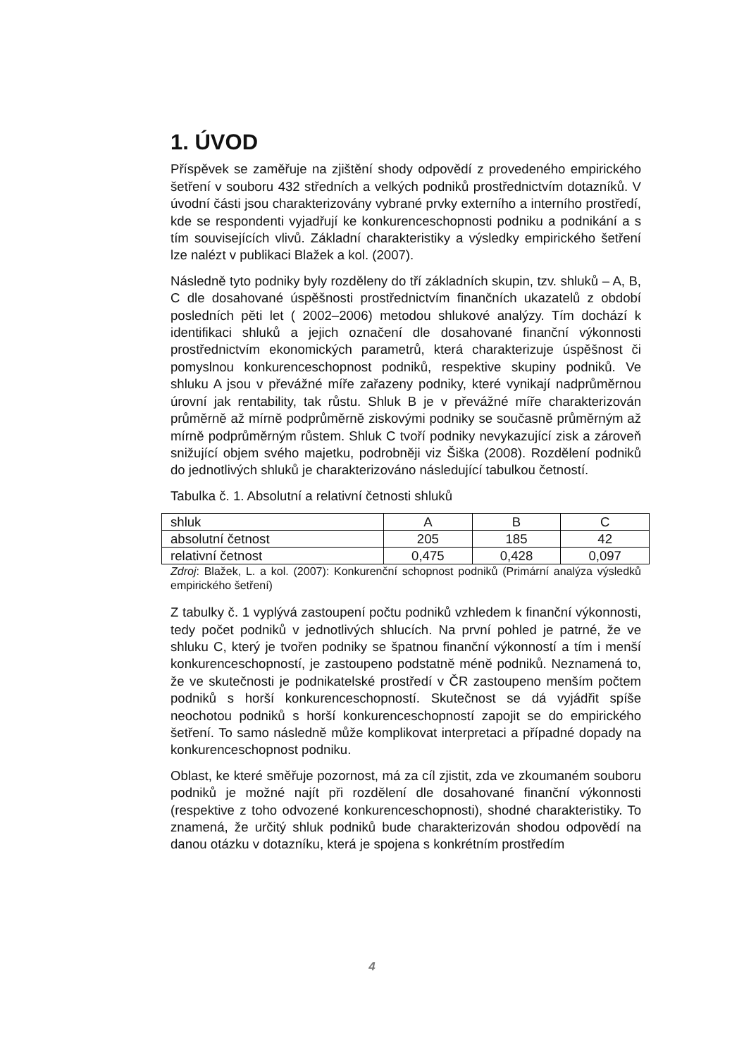1. ÚVOD
Příspěvek se zaměřuje na zjištění shody odpovědí z provedeného empirického šetření v souboru 432 středních a velkých podniků prostřednictvím dotazníků. V úvodní části jsou charakterizovány vybrané prvky externího a interního prostředí, kde se respondenti vyjadřují ke konkurenceschopnosti podniku a podnikání a s tím souvisejících vlivů. Základní charakteristiky a výsledky empirického šetření lze nalézt v publikaci Blažek a kol. (2007).
Následně tyto podniky byly rozděleny do tří základních skupin, tzv. shluků – A, B, C dle dosahované úspěšnosti prostřednictvím finančních ukazatelů z období posledních pěti let ( 2002–2006) metodou shlukové analýzy. Tím dochází k identifikaci shluků a jejich označení dle dosahované finanční výkonnosti prostřednictvím ekonomických parametrů, která charakterizuje úspěšnost či pomyslnou konkurenceschopnost podniků, respektive skupiny podniků. Ve shluku A jsou v převážné míře zařazeny podniky, které vynikají nadprůměrnou úrovní jak rentability, tak růstu. Shluk B je v převážné míře charakterizován průměrně až mírně podprůměrně ziskovými podniky se současně průměrným až mírně podprůměrným růstem. Shluk C tvoří podniky nevykazující zisk a zároveň snižující objem svého majetku, podrobněji viz Šiška (2008). Rozdělení podniků do jednotlivých shluků je charakterizováno následující tabulkou četností.
Tabulka č. 1. Absolutní a relativní četnosti shluků
| shluk | A | B | C |
| absolutní četnost | 205 | 185 | 42 |
| relativní četnost | 0,475 | 0,428 | 0,097 |
Zdroj: Blažek, L. a kol. (2007): Konkurenční schopnost podniků (Primární analýza výsledků empirického šetření)
Z tabulky č. 1 vyplývá zastoupení počtu podniků vzhledem k finanční výkonnosti, tedy počet podniků v jednotlivých shlucích. Na první pohled je patrné, že ve shluku C, který je tvořen podniky se špatnou finanční výkonností a tím i menší konkurenceschopností, je zastoupeno podstatně méně podniků. Neznamená to, že ve skutečnosti je podnikatelské prostředí v ČR zastoupeno menším počtem podniků s horší konkurenceschopností. Skutečnost se dá vyjádřit spíše neochotou podniků s horší konkurenceschopností zapojit se do empirického šetření. To samo následně může komplikovat interpretaci a případné dopady na konkurenceschopnost podniku.
Oblast, ke které směřuje pozornost, má za cíl zjistit, zda ve zkoumaném souboru podniků je možné najít při rozdělení dle dosahované finanční výkonnosti (respektive z toho odvozené konkurenceschopnosti), shodné charakteristiky. To znamená, že určitý shluk podniků bude charakterizován shodou odpovědí na danou otázku v dotazníku, která je spojena s konkrétním prostředím
4